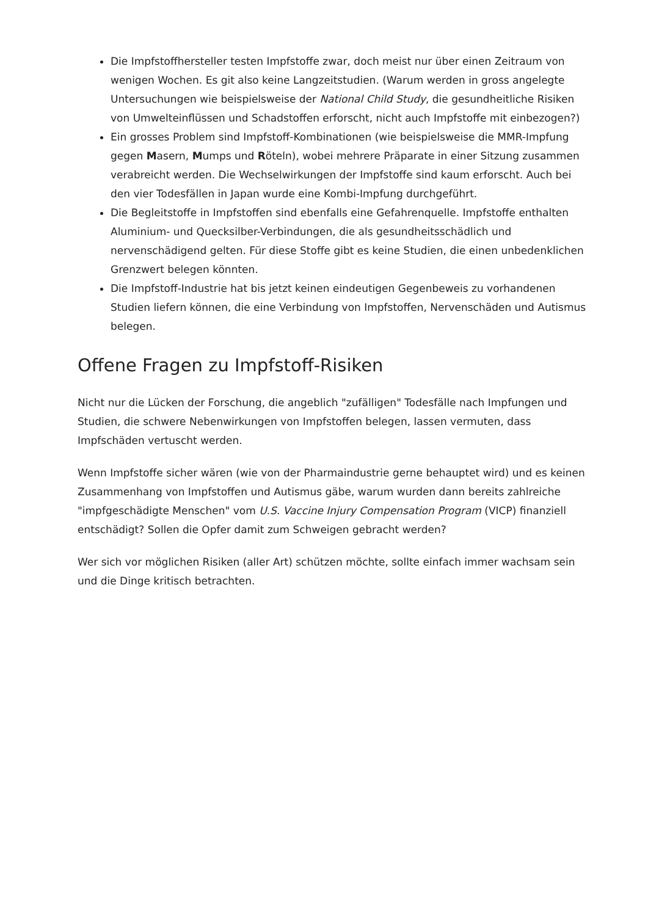Die Impfstoffhersteller testen Impfstoffe zwar, doch meist nur über einen Zeitraum von wenigen Wochen. Es git also keine Langzeitstudien. (Warum werden in gross angelegte Untersuchungen wie beispielsweise der National Child Study, die gesundheitliche Risiken von Umwelteinflüssen und Schadstoffen erforscht, nicht auch Impfstoffe mit einbezogen?)
Ein grosses Problem sind Impfstoff-Kombinationen (wie beispielsweise die MMR-Impfung gegen Masern, Mumps und Röteln), wobei mehrere Präparate in einer Sitzung zusammen verabreicht werden. Die Wechselwirkungen der Impfstoffe sind kaum erforscht. Auch bei den vier Todesfällen in Japan wurde eine Kombi-Impfung durchgeführt.
Die Begleitstoffe in Impfstoffen sind ebenfalls eine Gefahrenquelle. Impfstoffe enthalten Aluminium- und Quecksilber-Verbindungen, die als gesundheitsschädlich und nervenschädigend gelten. Für diese Stoffe gibt es keine Studien, die einen unbedenklichen Grenzwert belegen könnten.
Die Impfstoff-Industrie hat bis jetzt keinen eindeutigen Gegenbeweis zu vorhandenen Studien liefern können, die eine Verbindung von Impfstoffen, Nervenschäden und Autismus belegen.
Offene Fragen zu Impfstoff-Risiken
Nicht nur die Lücken der Forschung, die angeblich "zufälligen" Todesfälle nach Impfungen und Studien, die schwere Nebenwirkungen von Impfstoffen belegen, lassen vermuten, dass Impfschäden vertuscht werden.
Wenn Impfstoffe sicher wären (wie von der Pharmaindustrie gerne behauptet wird) und es keinen Zusammenhang von Impfstoffen und Autismus gäbe, warum wurden dann bereits zahlreiche "impfgeschädigte Menschen" vom U.S. Vaccine Injury Compensation Program (VICP) finanziell entschädigt? Sollen die Opfer damit zum Schweigen gebracht werden?
Wer sich vor möglichen Risiken (aller Art) schützen möchte, sollte einfach immer wachsam sein und die Dinge kritisch betrachten.